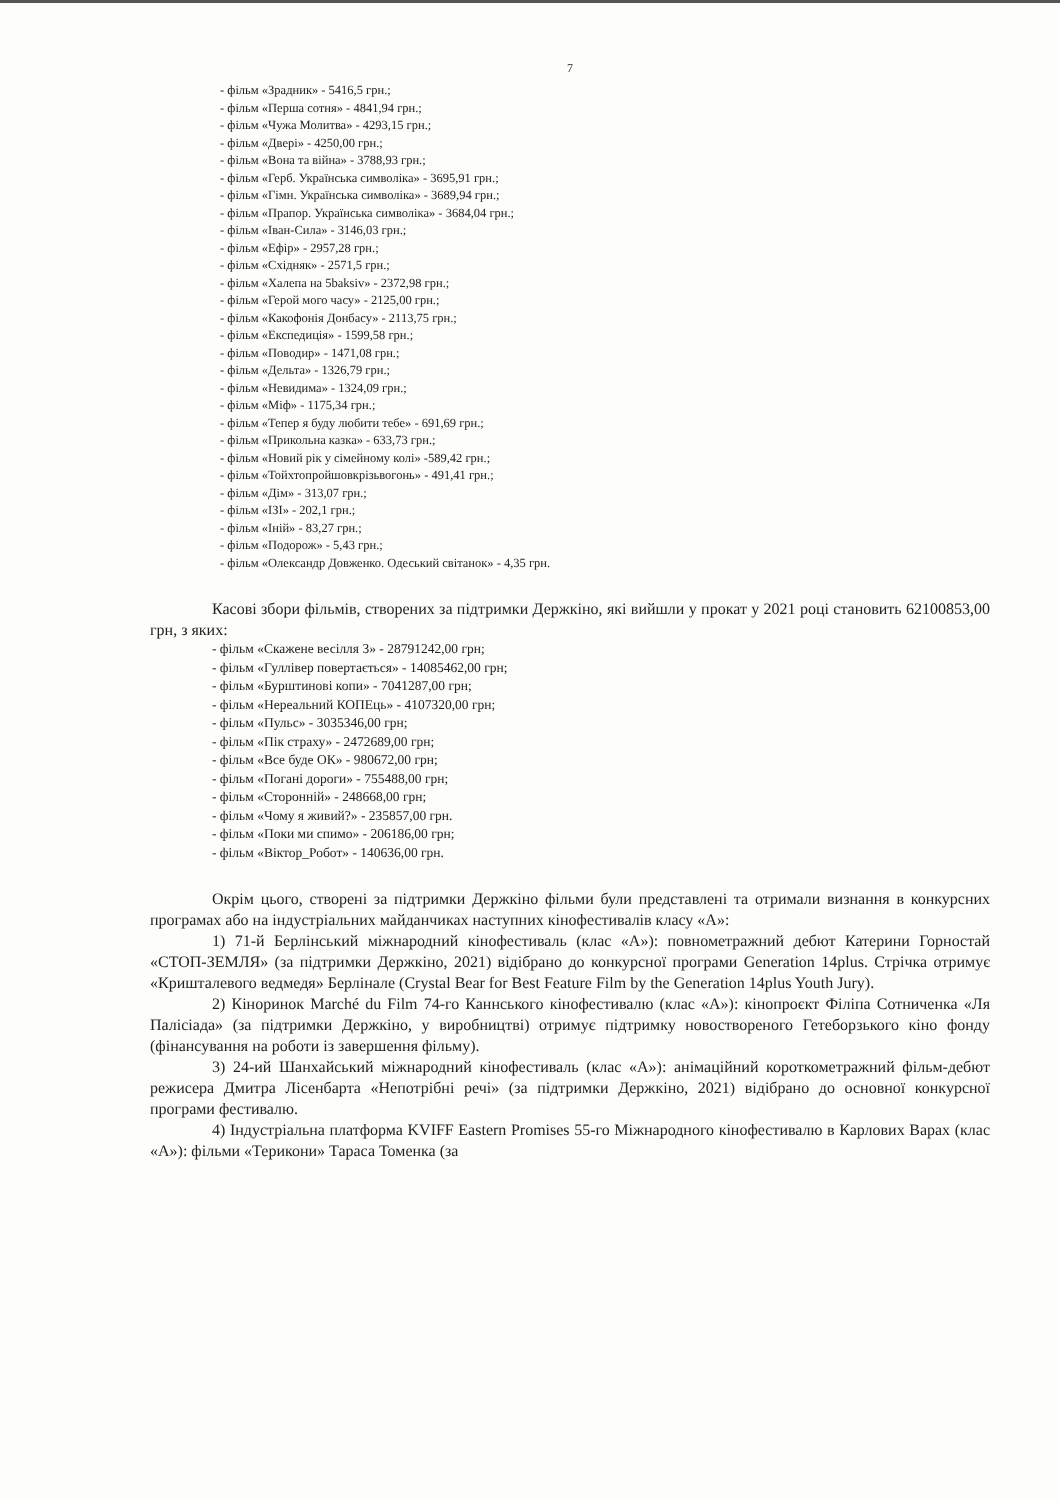7
- фільм «Зрадник» - 5416,5 грн.;
- фільм «Перша сотня» - 4841,94 грн.;
- фільм «Чужа Молитва» - 4293,15 грн.;
- фільм «Двері» - 4250,00 грн.;
- фільм «Вона та війна» - 3788,93 грн.;
- фільм «Герб. Українська символіка» - 3695,91 грн.;
- фільм «Гімн. Українська символіка» - 3689,94 грн.;
- фільм «Прапор. Українська символіка» - 3684,04 грн.;
- фільм «Іван-Сила» - 3146,03 грн.;
- фільм «Ефір» - 2957,28 грн.;
- фільм «Східняк» - 2571,5 грн.;
- фільм «Халепа на 5baksiv» - 2372,98 грн.;
- фільм «Герой мого часу» - 2125,00 грн.;
- фільм «Какофонія Донбасу» - 2113,75 грн.;
- фільм «Експедиція» - 1599,58 грн.;
- фільм «Поводир» - 1471,08 грн.;
- фільм «Дельта» - 1326,79 грн.;
- фільм «Невидима» - 1324,09 грн.;
- фільм «Міф» - 1175,34 грн.;
- фільм «Тепер я буду любити тебе» - 691,69 грн.;
- фільм «Прикольна казка» - 633,73 грн.;
- фільм «Новий рік у сімейному колі» -589,42 грн.;
- фільм «Тойхтопройшовкрізьвогонь» - 491,41 грн.;
- фільм «Дім» - 313,07 грн.;
- фільм «ІЗІ» - 202,1 грн.;
- фільм «Іній» - 83,27 грн.;
- фільм «Подорож» - 5,43 грн.;
- фільм «Олександр Довженко. Одеський світанок» - 4,35 грн.
Касові збори фільмів, створених за підтримки Держкіно, які вийшли у прокат у 2021 році становить 62100853,00 грн, з яких:
- фільм «Скажене весілля 3» - 28791242,00 грн;
- фільм «Гуллівер повертається» - 14085462,00 грн;
- фільм «Бурштинові копи» - 7041287,00 грн;
- фільм «Нереальний КОПЕць» - 4107320,00 грн;
- фільм «Пульс» - 3035346,00 грн;
- фільм «Пік страху» - 2472689,00 грн;
- фільм «Все буде ОК» - 980672,00 грн;
- фільм «Погані дороги» - 755488,00 грн;
- фільм «Сторонній» - 248668,00 грн;
- фільм «Чому я живий?» - 235857,00 грн.
- фільм «Поки ми спимо» - 206186,00 грн;
- фільм «Віктор_Робот» - 140636,00 грн.
Окрім цього, створені за підтримки Держкіно фільми були представлені та отримали визнання в конкурсних програмах або на індустріальних майданчиках наступних кінофестивалів класу «А»:
1) 71-й Берлінський міжнародний кінофестиваль (клас «А»): повнометражний дебют Катерини Горностай «СТОП-ЗЕМЛЯ» (за підтримки Держкіно, 2021) відібрано до конкурсної програми Generation 14plus. Стрічка отримує «Кришталевого ведмедя» Берлінале (Crystal Bear for Best Feature Film by the Generation 14plus Youth Jury).
2) Кіноринок Marché du Film 74-го Каннського кінофестивалю (клас «А»): кінопроєкт Філіпа Сотниченка «Ля Палісіада» (за підтримки Держкіно, у виробництві) отримує підтримку новоствореного Гетеборзького кіно фонду (фінансування на роботи із завершення фільму).
3) 24-ий Шанхайський міжнародний кінофестиваль (клас «А»): анімаційний короткометражний фільм-дебют режисера Дмитра Лісенбарта «Непотрібні речі» (за підтримки Держкіно, 2021) відібрано до основної конкурсної програми фестивалю.
4) Індустріальна платформа KVIFF Eastern Promises 55-го Міжнародного кінофестивалю в Карлових Варах (клас «А»): фільми «Терикони» Тараса Томенка (за